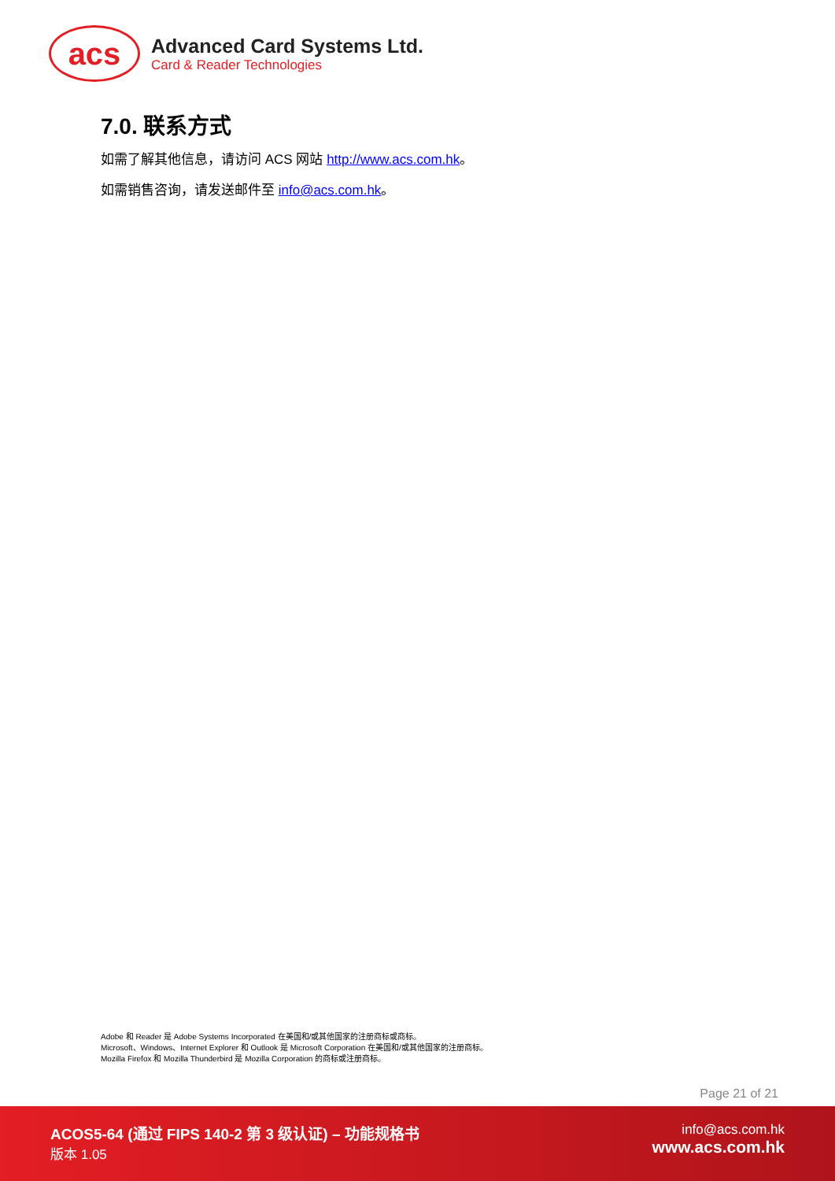acs
Advanced Card Systems Ltd.
Card & Reader Technologies
7.0. 联系方式
如需了解其他信息，请访问 ACS 网站 http://www.acs.com.hk。
如需销售咨询，请发送邮件至 info@acs.com.hk。
Adobe 和 Reader 是 Adobe Systems Incorporated 在美国和/或其他国家的注册商标或商标。
Microsoft、Windows、Internet Explorer 和 Outlook 是 Microsoft Corporation 在美国和/或其他国家的注册商标。
Mozilla Firefox 和 Mozilla Thunderbird 是 Mozilla Corporation 的商标或注册商标。
Page 21 of 21
ACOS5-64 (通过 FIPS 140-2 第 3 级认证) – 功能规格书
版本 1.05
info@acs.com.hk
www.acs.com.hk